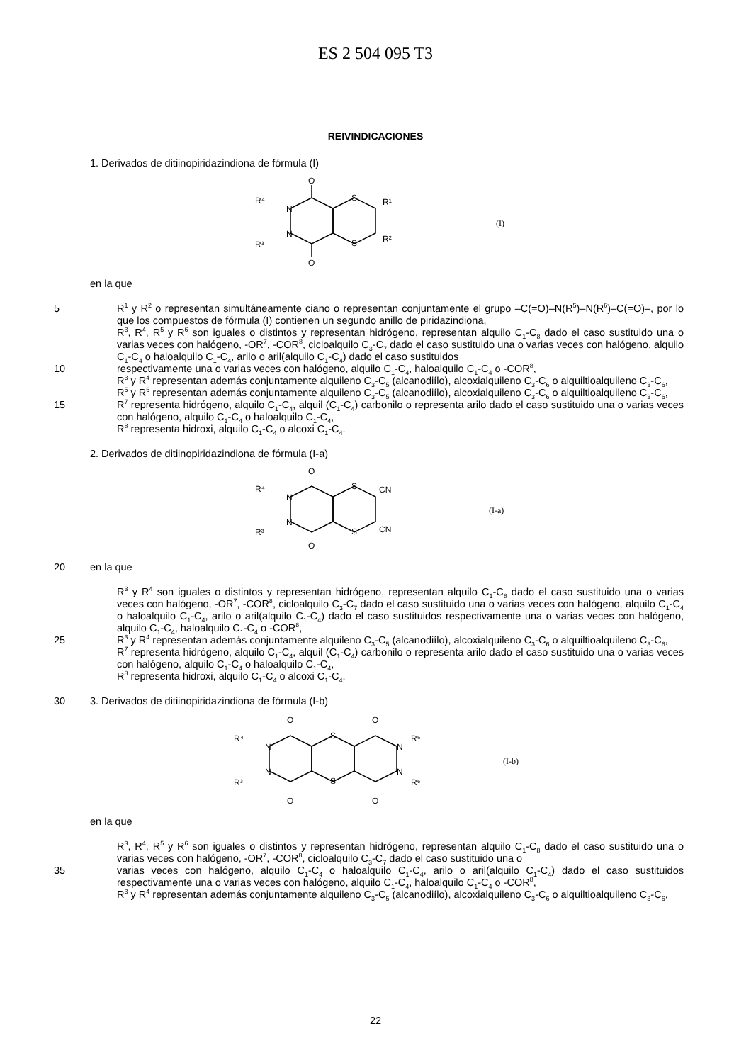ES 2 504 095 T3
REIVINDICACIONES
1. Derivados de ditiinopiridazindiona de fórmula (I)
O
O
N
N
S
S
R⁴
R³
R¹
R²
(I)
en la que
5 R<sup>1</sup> y R<sup>2</sup> o representan simultáneamente ciano o representan conjuntamente el grupo –C(=O)–N(R<sup>5</sup>)–N(R<sup>6</sup>)–C(=O)–, por lo que los compuestos de fórmula (I) contienen un segundo anillo de piridazindiona,
R<sup>3</sup>, R<sup>4</sup>, R<sup>5</sup> y R<sup>6</sup> son iguales o distintos y representan hidrógeno, representan alquilo C<sub>1</sub>-C<sub>8</sub> dado el caso sustituido una o varias veces con halógeno, -OR<sup>7</sup>, -COR<sup>8</sup>, cicloalquilo C<sub>3</sub>-C<sub>7</sub> dado el caso sustituido una o varias veces con halógeno, alquilo C<sub>1</sub>-C<sub>4</sub> o haloalquilo C<sub>1</sub>-C<sub>4</sub>, arilo o aril(alquilo C<sub>1</sub>-C<sub>4</sub>) dado el caso sustituidos
10 respectivamente una o varias veces con halógeno, alquilo C<sub>1</sub>-C<sub>4</sub>, haloalquilo C<sub>1</sub>-C<sub>4</sub> o -COR<sup>8</sup>,
R<sup>3</sup> y R<sup>4</sup> representan además conjuntamente alquileno C<sub>3</sub>-C<sub>5</sub> (alcanodiílo), alcoxialquileno C<sub>3</sub>-C<sub>6</sub> o alquiltioalquileno C<sub>3</sub>-C<sub>6</sub>,
R<sup>5</sup> y R<sup>6</sup> representan además conjuntamente alquileno C<sub>3</sub>-C<sub>5</sub> (alcanodiílo), alcoxialquileno C<sub>3</sub>-C<sub>6</sub> o alquiltioalquileno C<sub>3</sub>-C<sub>6</sub>,
15 R<sup>7</sup> representa hidrógeno, alquilo C<sub>1</sub>-C<sub>4</sub>, alquil (C<sub>1</sub>-C<sub>4</sub>) carbonilo o representa arilo dado el caso sustituido una o varias veces con halógeno, alquilo C<sub>1</sub>-C<sub>4</sub> o haloalquilo C<sub>1</sub>-C<sub>4</sub>,
R<sup>8</sup> representa hidroxi, alquilo C<sub>1</sub>-C<sub>4</sub> o alcoxi C<sub>1</sub>-C<sub>4</sub>.
2. Derivados de ditiinopiridazindiona de fórmula (I-a)
O
O
N
N
S
S
R⁴
R³
CN
CN
(I-a)
20 en la que
R<sup>3</sup> y R<sup>4</sup> son iguales o distintos y representan hidrógeno, representan alquilo C<sub>1</sub>-C<sub>8</sub> dado el caso sustituido una o varias veces con halógeno, -OR<sup>7</sup>, -COR<sup>8</sup>, cicloalquilo C<sub>3</sub>-C<sub>7</sub> dado el caso sustituido una o varias veces con halógeno, alquilo C<sub>1</sub>-C<sub>4</sub> o haloalquilo C<sub>1</sub>-C<sub>4</sub>, arilo o aril(alquilo C<sub>1</sub>-C<sub>4</sub>) dado el caso sustituidos respectivamente una o varias veces con halógeno, alquilo C<sub>1</sub>-C<sub>4</sub>, haloalquilo C<sub>1</sub>-C<sub>4</sub> o -COR<sup>8</sup>,
25 R<sup>3</sup> y R<sup>4</sup> representan además conjuntamente alquileno C<sub>3</sub>-C<sub>5</sub> (alcanodiílo), alcoxialquileno C<sub>3</sub>-C<sub>6</sub> o alquiltioalquileno C<sub>3</sub>-C<sub>6</sub>,
R<sup>7</sup> representa hidrógeno, alquilo C<sub>1</sub>-C<sub>4</sub>, alquil (C<sub>1</sub>-C<sub>4</sub>) carbonilo o representa arilo dado el caso sustituido una o varias veces con halógeno, alquilo C<sub>1</sub>-C<sub>4</sub> o haloalquilo C<sub>1</sub>-C<sub>4</sub>,
R<sup>8</sup> representa hidroxi, alquilo C<sub>1</sub>-C<sub>4</sub> o alcoxi C<sub>1</sub>-C<sub>4</sub>.
30 3. Derivados de ditiinopiridazindiona de fórmula (I-b)
O
O
O
O
N
N
N
N
S
S
R⁴
R³
R⁵
R⁶
(I-b)
en la que
R<sup>3</sup>, R<sup>4</sup>, R<sup>5</sup> y R<sup>6</sup> son iguales o distintos y representan hidrógeno, representan alquilo C<sub>1</sub>-C<sub>8</sub> dado el caso sustituido una o varias veces con halógeno, -OR<sup>7</sup>, -COR<sup>8</sup>, cicloalquilo C<sub>3</sub>-C<sub>7</sub> dado el caso sustituido una o
35 varias veces con halógeno, alquilo C<sub>1</sub>-C<sub>4</sub> o haloalquilo C<sub>1</sub>-C<sub>4</sub>, arilo o aril(alquilo C<sub>1</sub>-C<sub>4</sub>) dado el caso sustituidos respectivamente una o varias veces con halógeno, alquilo C<sub>1</sub>-C<sub>4</sub>, haloalquilo C<sub>1</sub>-C<sub>4</sub> o -COR<sup>8</sup>,
R<sup>3</sup> y R<sup>4</sup> representan además conjuntamente alquileno C<sub>3</sub>-C<sub>5</sub> (alcanodiílo), alcoxialquileno C<sub>3</sub>-C<sub>6</sub> o alquiltioalquileno C<sub>3</sub>-C<sub>6</sub>,
22